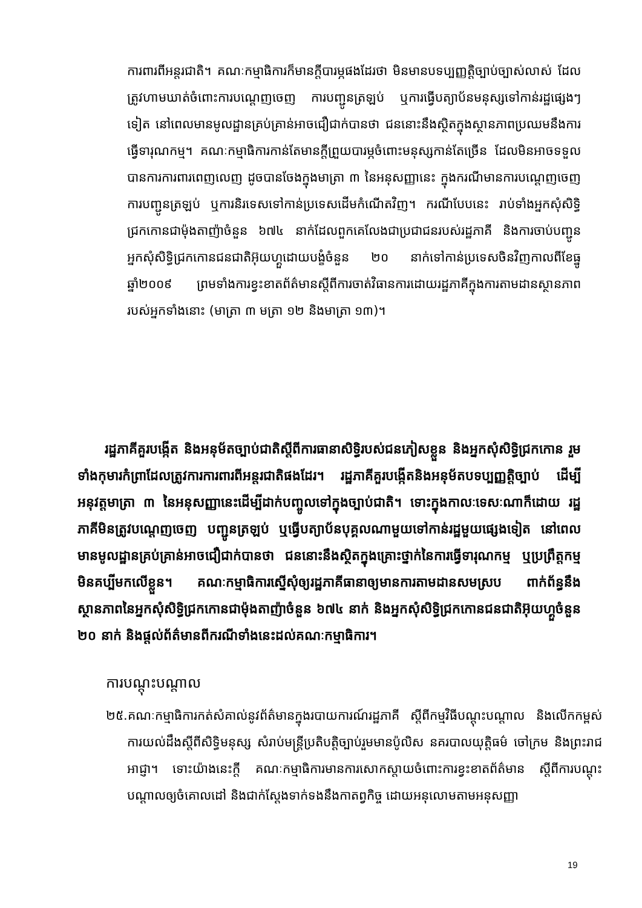ការពារពីអន្តរជាតិ។ គណៈកម្មាធិការក៏មានក្តីបារម្ភផងដែរថា មិនមានបទប្បញ្ញត្តិច្បាប់ច្បាស់លាស់ ដែលត្រូវហាមឃាត់ចំពោះការបណ្តេញចេញ ការបញ្ជូនត្រឡប់ ឬការធ្វើបត្យាប័នមនុស្សទៅកាន់រដ្ឋផ្សេងៗទៀត នៅពេលមានមូលដ្ឋានគ្រប់គ្រាន់អាចជឿជាក់បានថា ជននោះនឹងស្ថិតក្នុងស្ថានភាពប្រឈមនឹងការធ្វើទារុណកម្ម។ គណៈកម្មាធិការកាន់តែមានក្តីព្រួយបារម្ភចំពោះមនុស្សកាន់តែច្រើន ដែលមិនអាចទទួលបានការការពារពេញលេញ ដូចបានចែងក្នុងមាត្រា ៣ នៃអនុសញ្ញានេះ ក្នុងករណីមានការបណ្តេញចេញ ការបញ្ជូនត្រឡប់ ឬការនិរទេសទៅកាន់ប្រទេសដើមកំណើតវិញ។ ករណីបែបនេះ រាប់ទាំងអ្នកសុំសិទ្ធិជ្រកកោនជាម៉ុងតាញ៉ាចំនួន ៦៧៤ នាក់ដែលពួកគេលែងជាប្រជាជនរបស់រដ្ឋភាគី និងការចាប់បញ្ជូនអ្នកសុំសិទ្ធិជ្រកកោនជនជាតិអ៊ុយហ្គួដោយបង្ខំចំនួន ២០ នាក់ទៅកាន់ប្រទេសចិនវិញកាលពីខែធ្នូ ឆ្នាំ២០០៩ ព្រមទាំងការខ្វះខាតព័ត៌មានស្តីពីការចាត់វិធានការដោយរដ្ឋភាគីក្នុងការតាមដានស្ថានភាពរបស់អ្នកទាំងនោះ (មាត្រា ៣ មត្រា ១២ និងមាត្រា ១៣)។
រដ្ឋភាគីគួរបង្កើត និងអនុម័តច្បាប់ជាតិស្តីពីការធានាសិទ្ធិរបស់ជនភៀសខ្លួន និងអ្នកសុំសិទ្ធិជ្រកកោន រួមទាំងកុមារកំព្រាដែលត្រូវការការពារពីអន្តរជាតិផងដែរ។ រដ្ឋភាគីគួរបង្កើតនិងអនុម័តបទប្បញ្ញត្តិច្បាប់ ដើម្បីអនុវត្តមាត្រា ៣ នៃអនុសញ្ញានេះដើម្បីដាក់បញ្ចូលទៅក្នុងច្បាប់ជាតិ។ ទោះក្នុងកាលៈទេសៈណាក៏ដោយ រដ្ឋភាគីមិនត្រូវបណ្តេញចេញ បញ្ជូនត្រឡប់ ឬធ្វើបត្យាប័នបុគ្គលណាមួយទៅកាន់រដ្ឋមួយផ្សេងទៀត នៅពេលមានមូលដ្ឋានគ្រប់គ្រាន់អាចជឿជាក់បានថា ជននោះនឹងស្ថិតក្នុងគ្រោះថ្នាក់នៃការធ្វើទារុណកម្ម ឬប្រព្រឹត្តកម្មមិនគប្បីមកលើខ្លួន។ គណៈកម្មាធិការស្នើសុំឲ្យរដ្ឋភាគីធានាឲ្យមានការតាមដានសមស្រប ពាក់ព័ន្ធនឹងស្ថានភាពនៃអ្នកសុំសិទ្ធិជ្រកកោនជាម៉ុងតាញ៉ាចំនួន ៦៧៤ នាក់ និងអ្នកសុំសិទ្ធិជ្រកកោនជនជាតិអ៊ុយហ្គួចំនួន ២០ នាក់ និងផ្តល់ព័ត៌មានពីករណីទាំងនេះដល់គណៈកម្មាធិការ។
ការបណ្តុះបណ្តាល
២៥.គណៈកម្មាធិការកត់សំគាល់នូវព័ត៌មានក្នុងរបាយការណ៍រដ្ឋភាគី ស្តីពីកម្មវិធីបណ្តុះបណ្តាល និងលើកកម្ពស់ការយល់ដឹងស្តីពីសិទ្ធិមនុស្ស សំរាប់មន្ត្រីប្រតិបត្តិច្បាប់រួមមានប៉ូលិស នគរបាលយុត្តិធម៌ ចៅក្រម និងព្រះរាជអាជ្ញា។ ទោះយ៉ាងនេះក្តី គណៈកម្មាធិការមានការសោកស្តាយចំពោះការខ្វះខាតព័ត៌មាន ស្តីពីការបណ្តុះបណ្តាលឲ្យចំគោលដៅ និងជាក់ស្តែងទាក់ទងនឹងកាតព្វកិច្ច ដោយអនុលោមតាមអនុសញ្ញា
19